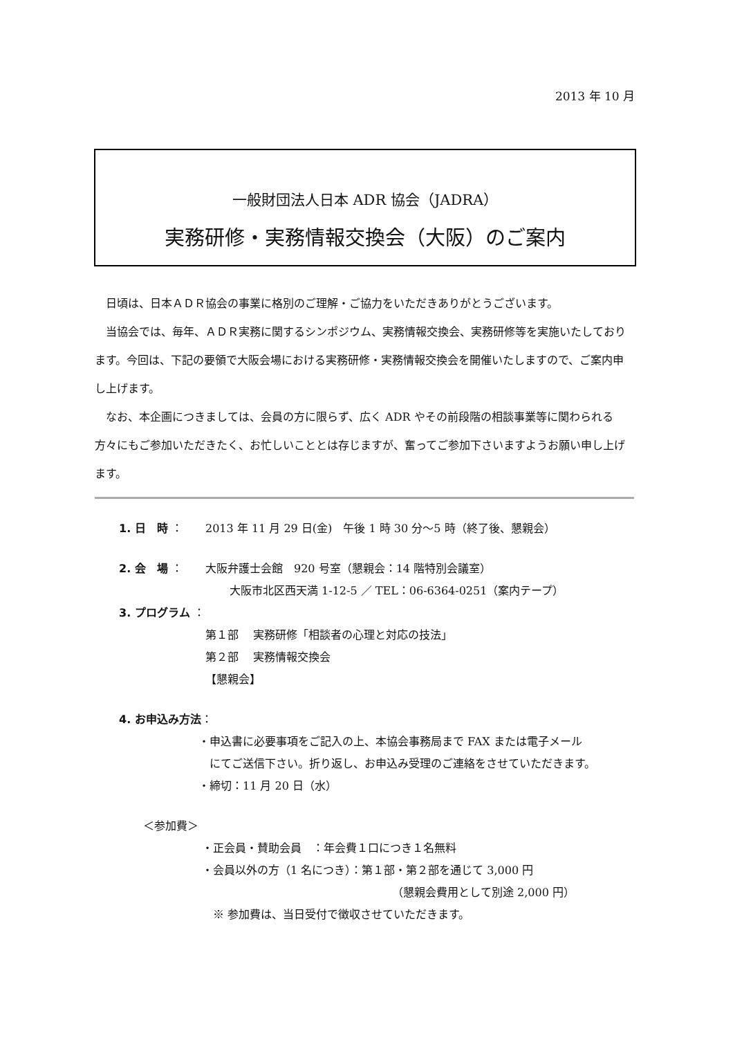2013 年 10 月
一般財団法人日本 ADR 協会（JADRA）
実務研修・実務情報交換会（大阪）のご案内
日頃は、日本ＡＤＲ協会の事業に格別のご理解・ご協力をいただきありがとうございます。
当協会では、毎年、ＡＤＲ実務に関するシンポジウム、実務情報交換会、実務研修等を実施いたしております。今回は、下記の要領で大阪会場における実務研修・実務情報交換会を開催いたしますので、ご案内申し上げます。
なお、本企画につきましては、会員の方に限らず、広く ADR やその前段階の相談事業等に関わられる方々にもご参加いただきたく、お忙しいこととは存じますが、奮ってご参加下さいますようお願い申し上げます。
1. 日　時 ： 2013 年 11 月 29 日(金)　午後 1 時 30 分～5 時（終了後、懇親会）
2. 会　場 ： 大阪弁護士会館　920 号室（懇親会：14 階特別会議室）
大阪市北区西天満 1-12-5 ／ TEL：06-6364-0251（案内テープ）
3. プログラム ：
第１部　 実務研修「相談者の心理と対応の技法」
第２部　 実務情報交換会
【懇親会】
4. お申込み方法：
・申込書に必要事項をご記入の上、本協会事務局まで FAX または電子メール
　にてご送信下さい。折り返し、お申込み受理のご連絡をさせていただきます。
・締切：11 月 20 日（水）
＜参加費＞
・正会員・賛助会員　：年会費１口につき１名無料
・会員以外の方（1 名につき）：第１部・第２部を通じて 3,000 円
（懇親会費用として別途 2,000 円）
　※ 参加費は、当日受付で徴収させていただきます。